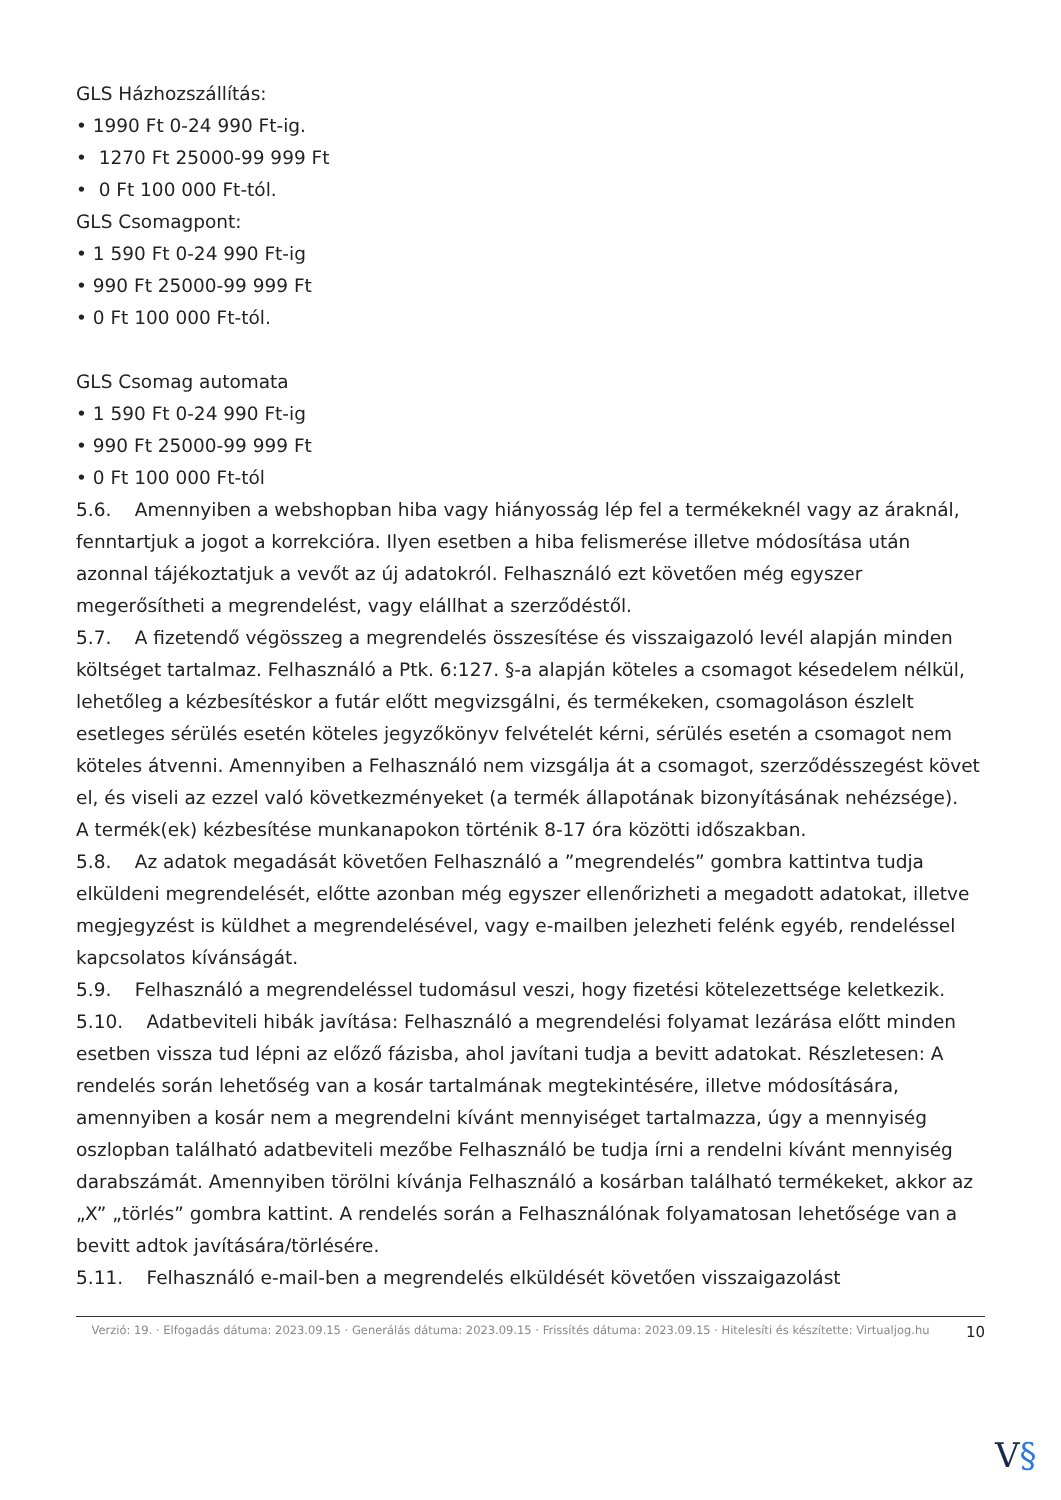GLS Házhozszállítás:
• 1990 Ft 0-24 990 Ft-ig.
• 1270 Ft 25000-99 999 Ft
• 0 Ft 100 000 Ft-tól.
GLS Csomagpont:
• 1 590 Ft 0-24 990 Ft-ig
• 990 Ft 25000-99 999 Ft
• 0 Ft 100 000 Ft-tól.
GLS Csomag automata
• 1 590 Ft 0-24 990 Ft-ig
• 990 Ft 25000-99 999 Ft
• 0 Ft 100 000 Ft-tól
5.6. Amennyiben a webshopban hiba vagy hiányosság lép fel a termékeknél vagy az áraknál, fenntartjuk a jogot a korrekcióra. Ilyen esetben a hiba felismerése illetve módosítása után azonnal tájékoztatjuk a vevőt az új adatokról. Felhasználó ezt követően még egyszer megerősítheti a megrendelést, vagy elállhat a szerződéstől.
5.7. A fizetendő végösszeg a megrendelés összesítése és visszaigazoló levél alapján minden költséget tartalmaz. Felhasználó a Ptk. 6:127. §-a alapján köteles a csomagot késedelem nélkül, lehetőleg a kézbesítéskor a futár előtt megvizsgálni, és termékeken, csomagoláson észlelt esetleges sérülés esetén köteles jegyzőkönyv felvételét kérni, sérülés esetén a csomagot nem köteles átvenni. Amennyiben a Felhasználó nem vizsgálja át a csomagot, szerződésszegést követ el, és viseli az ezzel való következményeket (a termék állapotának bizonyításának nehézsége).
A termék(ek) kézbesítése munkanapokon történik 8-17 óra közötti időszakban.
5.8. Az adatok megadását követően Felhasználó a ”megrendelés” gombra kattintva tudja elküldeni megrendelését, előtte azonban még egyszer ellenőrizheti a megadott adatokat, illetve megjegyzést is küldhet a megrendelésével, vagy e-mailben jelezheti felénk egyéb, rendeléssel kapcsolatos kívánságát.
5.9. Felhasználó a megrendeléssel tudomásul veszi, hogy fizetési kötelezettsége keletkezik.
5.10. Adatbeviteli hibák javítása: Felhasználó a megrendelési folyamat lezárása előtt minden esetben vissza tud lépni az előző fázisba, ahol javítani tudja a bevitt adatokat. Részletesen: A rendelés során lehetőség van a kosár tartalmának megtekintésére, illetve módosítására, amennyiben a kosár nem a megrendelni kívánt mennyiséget tartalmazza, úgy a mennyiség oszlopban található adatbeviteli mezőbe Felhasználó be tudja írni a rendelni kívánt mennyiség darabszámát. Amennyiben törölni kívánja Felhasználó a kosárban található termékeket, akkor az „X” „törlés” gombra kattint. A rendelés során a Felhasználónak folyamatosan lehetősége van a bevitt adtok javítására/törlésére.
5.11. Felhasználó e-mail-ben a megrendelés elküldését követően visszaigazolást
Verzió: 19. · Elfogadás dátuma: 2023.09.15 · Generálás dátuma: 2023.09.15 · Frissítés dátuma: 2023.09.15 · Hitelesíti és készítette: Virtualjog.hu
10
V§